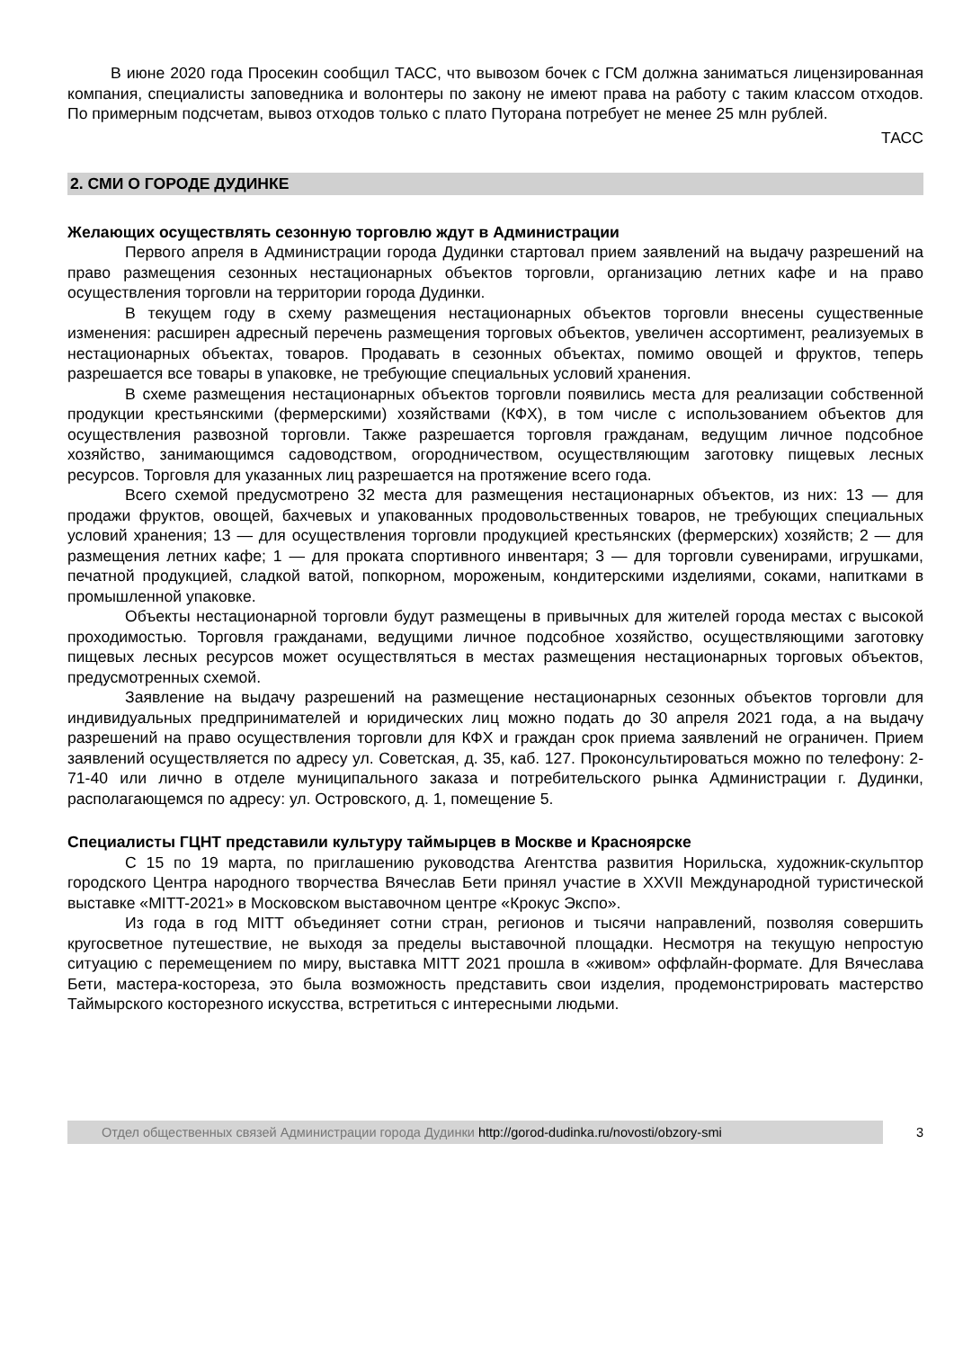В июне 2020 года Просекин сообщил ТАСС, что вывозом бочек с ГСМ должна заниматься лицензированная компания, специалисты заповедника и волонтеры по закону не имеют права на работу с таким классом отходов. По примерным подсчетам, вывоз отходов только с плато Путорана потребует не менее 25 млн рублей.
ТАСС
2. СМИ О ГОРОДЕ ДУДИНКЕ
Желающих осуществлять сезонную торговлю ждут в Администрации
Первого апреля в Администрации города Дудинки стартовал прием заявлений на выдачу разрешений на право размещения сезонных нестационарных объектов торговли, организацию летних кафе и на право осуществления торговли на территории города Дудинки.
В текущем году в схему размещения нестационарных объектов торговли внесены существенные изменения: расширен адресный перечень размещения торговых объектов, увеличен ассортимент, реализуемых в нестационарных объектах, товаров. Продавать в сезонных объектах, помимо овощей и фруктов, теперь разрешается все товары в упаковке, не требующие специальных условий хранения.
В схеме размещения нестационарных объектов торговли появились места для реализации собственной продукции крестьянскими (фермерскими) хозяйствами (КФХ), в том числе с использованием объектов для осуществления развозной торговли. Также разрешается торговля гражданам, ведущим личное подсобное хозяйство, занимающимся садоводством, огородничеством, осуществляющим заготовку пищевых лесных ресурсов. Торговля для указанных лиц разрешается на протяжение всего года.
Всего схемой предусмотрено 32 места для размещения нестационарных объектов, из них: 13 — для продажи фруктов, овощей, бахчевых и упакованных продовольственных товаров, не требующих специальных условий хранения; 13 — для осуществления торговли продукцией крестьянских (фермерских) хозяйств; 2 — для размещения летних кафе; 1 — для проката спортивного инвентаря; 3 — для торговли сувенирами, игрушками, печатной продукцией, сладкой ватой, попкорном, мороженым, кондитерскими изделиями, соками, напитками в промышленной упаковке.
Объекты нестационарной торговли будут размещены в привычных для жителей города местах с высокой проходимостью. Торговля гражданами, ведущими личное подсобное хозяйство, осуществляющими заготовку пищевых лесных ресурсов может осуществляться в местах размещения нестационарных торговых объектов, предусмотренных схемой.
Заявление на выдачу разрешений на размещение нестационарных сезонных объектов торговли для индивидуальных предпринимателей и юридических лиц можно подать до 30 апреля 2021 года, а на выдачу разрешений на право осуществления торговли для КФХ и граждан срок приема заявлений не ограничен. Прием заявлений осуществляется по адресу ул. Советская, д. 35, каб. 127. Проконсультироваться можно по телефону: 2-71-40 или лично в отделе муниципального заказа и потребительского рынка Администрации г. Дудинки, располагающемся по адресу: ул. Островского, д. 1, помещение 5.
Специалисты ГЦНТ представили культуру таймырцев в Москве и Красноярске
С 15 по 19 марта, по приглашению руководства Агентства развития Норильска, художник-скульптор городского Центра народного творчества Вячеслав Бети принял участие в XXVII Международной туристической выставке «MITT-2021» в Московском выставочном центре «Крокус Экспо».
Из года в год MITT объединяет сотни стран, регионов и тысячи направлений, позволяя совершить кругосветное путешествие, не выходя за пределы выставочной площадки. Несмотря на текущую непростую ситуацию с перемещением по миру, выставка MITT 2021 прошла в «живом» оффлайн-формате. Для Вячеслава Бети, мастера-костореза, это была возможность представить свои изделия, продемонстрировать мастерство Таймырского косторезного искусства, встретиться с интересными людьми.
Отдел общественных связей Администрации города Дудинки http://gorod-dudinka.ru/novosti/obzory-smi
3